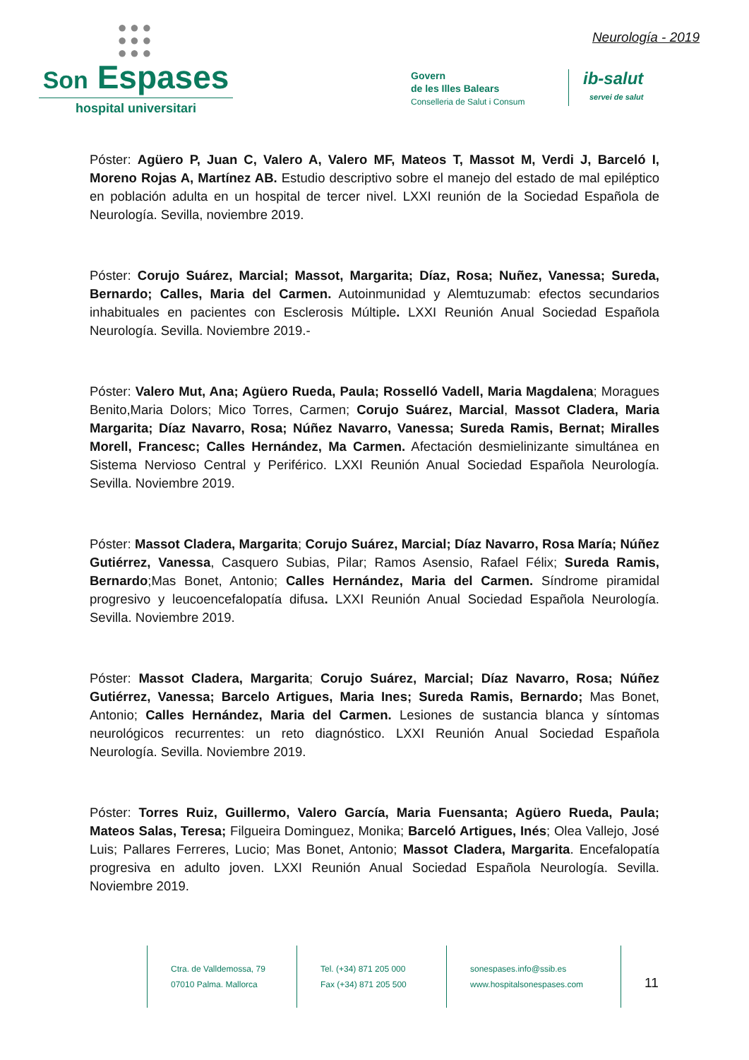●●●
●●●
●●●
Son Espases
hospital universitari
Neurología - 2019
Govern
de les Illes Balears
Conselleria de Salut i Consum
ib-salut
servei de salut
Póster: Agüero P, Juan C, Valero A, Valero MF, Mateos T, Massot M, Verdi J, Barceló I, Moreno Rojas A, Martínez AB. Estudio descriptivo sobre el manejo del estado de mal epiléptico en población adulta en un hospital de tercer nivel. LXXI reunión de la Sociedad Española de Neurología. Sevilla, noviembre 2019.
Póster: Corujo Suárez, Marcial; Massot, Margarita; Díaz, Rosa; Nuñez, Vanessa; Sureda, Bernardo; Calles, Maria del Carmen. Autoinmunidad y Alemtuzumab: efectos secundarios inhabituales en pacientes con Esclerosis Múltiple. LXXI Reunión Anual Sociedad Española Neurología. Sevilla. Noviembre 2019.-
Póster: Valero Mut, Ana; Agüero Rueda, Paula; Rosselló Vadell, Maria Magdalena; Moragues Benito,Maria Dolors; Mico Torres, Carmen; Corujo Suárez, Marcial, Massot Cladera, Maria Margarita; Díaz Navarro, Rosa; Núñez Navarro, Vanessa; Sureda Ramis, Bernat; Miralles Morell, Francesc; Calles Hernández, Ma Carmen. Afectación desmielinizante simultánea en Sistema Nervioso Central y Periférico. LXXI Reunión Anual Sociedad Española Neurología. Sevilla. Noviembre 2019.
Póster: Massot Cladera, Margarita; Corujo Suárez, Marcial; Díaz Navarro, Rosa María; Núñez Gutiérrez, Vanessa, Casquero Subias, Pilar; Ramos Asensio, Rafael Félix; Sureda Ramis, Bernardo;Mas Bonet, Antonio; Calles Hernández, Maria del Carmen. Síndrome piramidal progresivo y leucoencefalopatía difusa. LXXI Reunión Anual Sociedad Española Neurología. Sevilla. Noviembre 2019.
Póster: Massot Cladera, Margarita; Corujo Suárez, Marcial; Díaz Navarro, Rosa; Núñez Gutiérrez, Vanessa; Barcelo Artigues, Maria Ines; Sureda Ramis, Bernardo; Mas Bonet, Antonio; Calles Hernández, Maria del Carmen. Lesiones de sustancia blanca y síntomas neurológicos recurrentes: un reto diagnóstico. LXXI Reunión Anual Sociedad Española Neurología. Sevilla. Noviembre 2019.
Póster: Torres Ruiz, Guillermo, Valero García, Maria Fuensanta; Agüero Rueda, Paula; Mateos Salas, Teresa; Filgueira Dominguez, Monika; Barceló Artigues, Inés; Olea Vallejo, José Luis; Pallares Ferreres, Lucio; Mas Bonet, Antonio; Massot Cladera, Margarita. Encefalopatía progresiva en adulto joven. LXXI Reunión Anual Sociedad Española Neurología. Sevilla. Noviembre 2019.
Ctra. de Valldemossa, 79
07010 Palma. Mallorca
Tel. (+34) 871 205 000
Fax (+34) 871 205 500
sonespases.info@ssib.es
www.hospitalsonespases.com
11